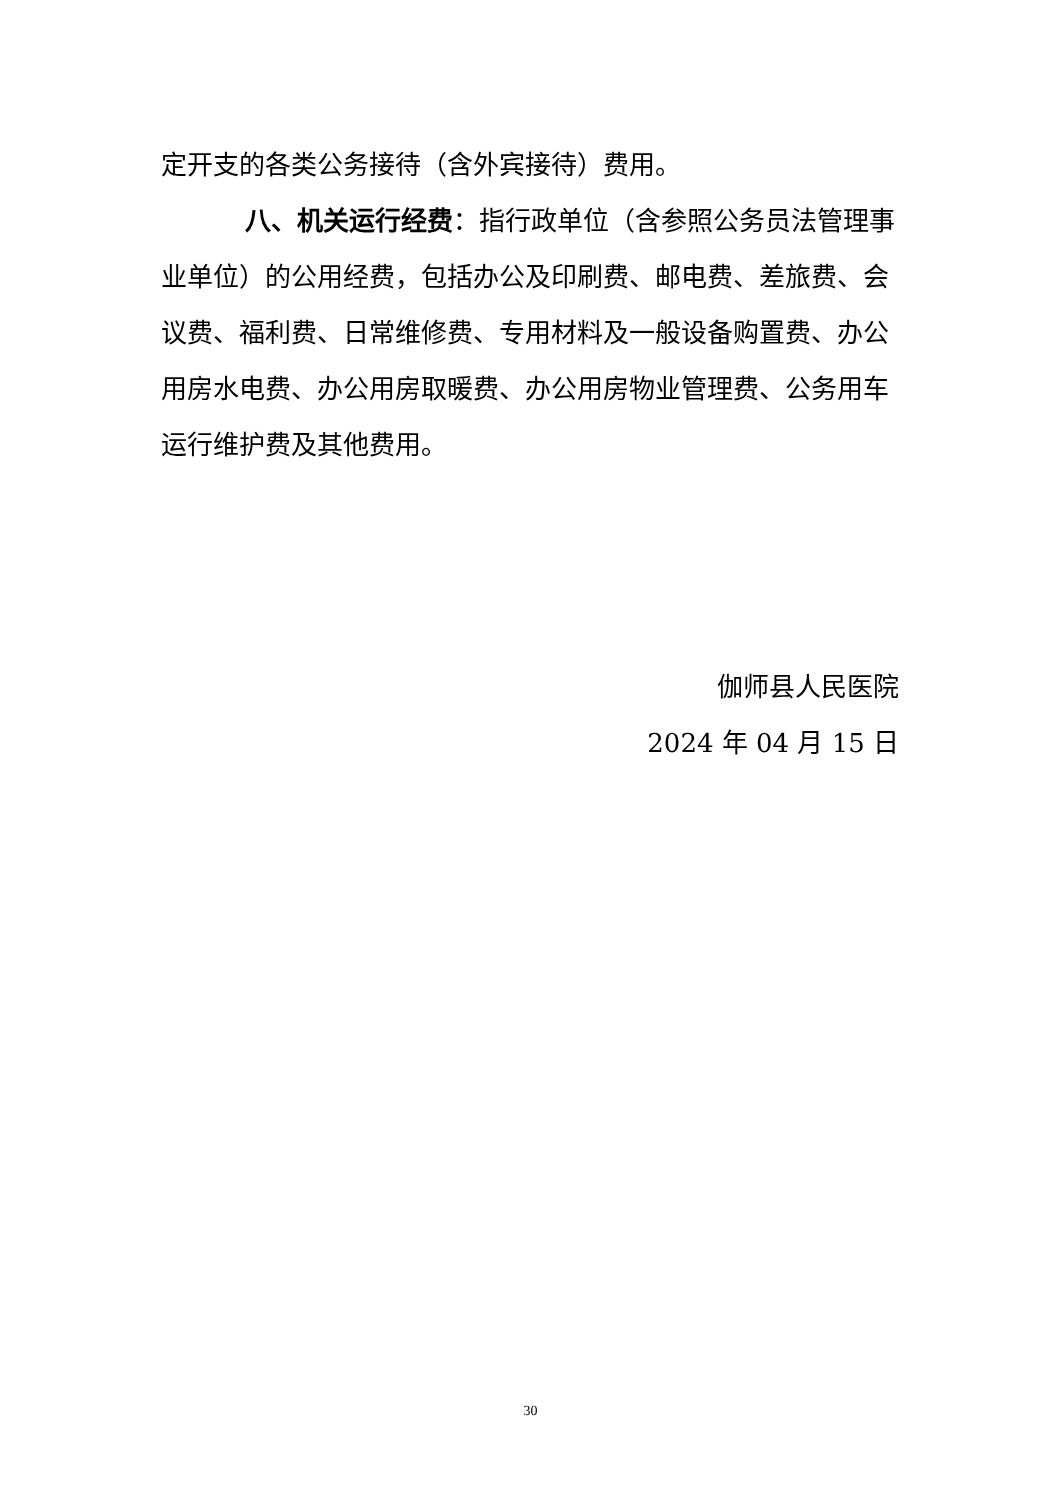定开支的各类公务接待（含外宾接待）费用。
八、机关运行经费：指行政单位（含参照公务员法管理事业单位）的公用经费，包括办公及印刷费、邮电费、差旅费、会议费、福利费、日常维修费、专用材料及一般设备购置费、办公用房水电费、办公用房取暖费、办公用房物业管理费、公务用车运行维护费及其他费用。
伽师县人民医院
2024 年 04 月 15 日
30